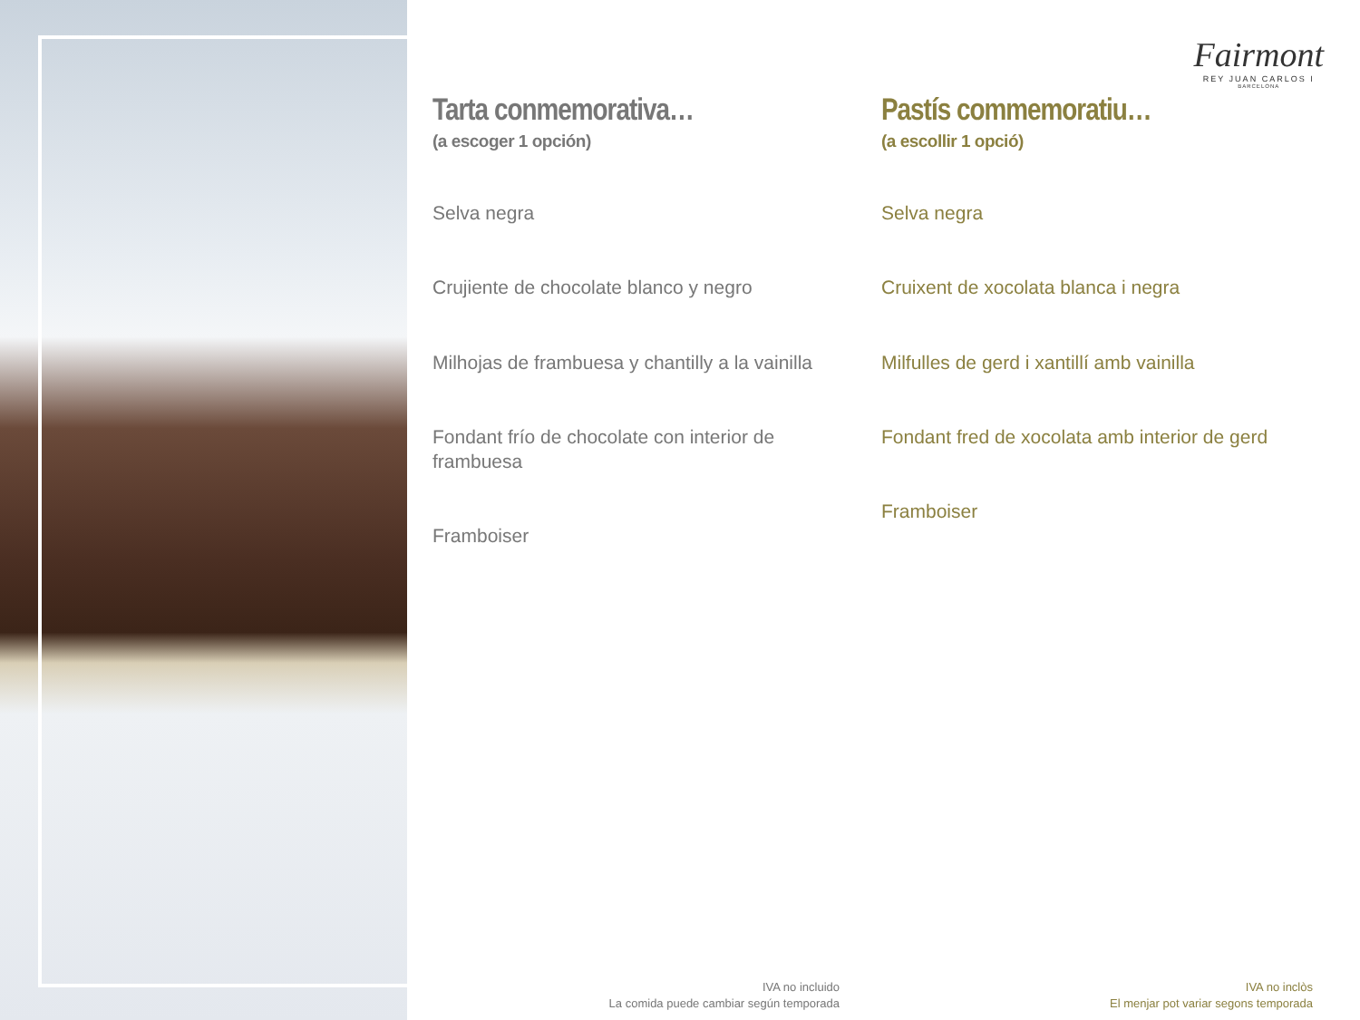Fairmont
REY JUAN CARLOS I
BARCELONA
Tarta conmemorativa…
(a escoger 1 opción)
Selva negra
Crujiente de chocolate blanco y negro
Milhojas de frambuesa y chantilly a la vainilla
Fondant frío de chocolate con interior de frambuesa
Framboiser
Pastís commemoratiu…
(a escollir 1 opció)
Selva negra
Cruixent de xocolata blanca i negra
Milfulles de gerd i xantillí amb vainilla
Fondant fred de xocolata amb interior de gerd
Framboiser
IVA no incluido
La comida puede cambiar según temporada
IVA no inclòs
El menjar pot variar segons temporada